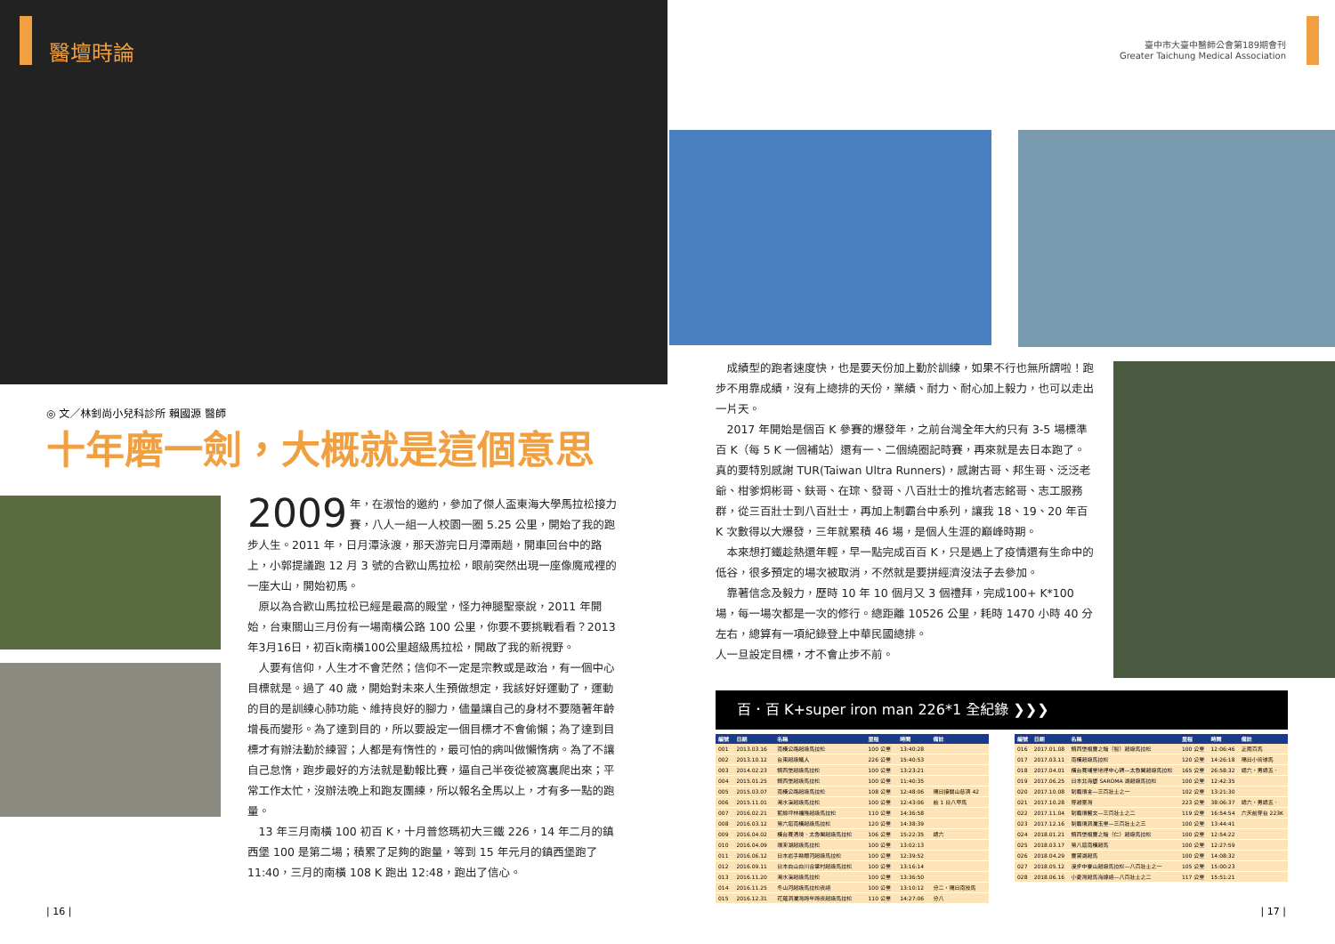醫壇時論
◎ 文／林釗尚小兒科診所 賴國源 醫師
十年磨一劍，大概就是這個意思
2009 年，在淑怡的邀約，參加了傑人盃東海大學馬拉松接力賽，八人一組一人校園一圈 5.25 公里，開始了我的跑步人生。2011 年，日月潭泳渡，那天游完日月潭兩趟，開車回台中的路上，小郭提議跑 12 月 3 號的合歡山馬拉松，眼前突然出現一座像魔戒裡的一座大山，開始初馬。
原以為合歡山馬拉松已經是最高的殿堂，怪力神腿聖豪說，2011 年開始，台東關山三月份有一場南橫公路 100 公里，你要不要挑戰看看？2013年3月16日，初百k南橫100公里超級馬拉松，開啟了我的新視野。
人要有信仰，人生才不會茫然；信仰不一定是宗教或是政治，有一個中心目標就是。過了 40 歲，開始對未來人生預做想定，我該好好運動了，運動的目的是訓練心肺功能、維持良好的腳力，儘量讓自己的身材不要隨著年齡增長而變形。為了達到目的，所以要設定一個目標才不會偷懶；為了達到目標才有辦法勤於練習；人都是有惰性的，最可怕的病叫做懶惰病。為了不讓自己怠惰，跑步最好的方法就是勤報比賽，逼自己半夜從被窩裏爬出來；平常工作太忙，沒辦法晚上和跑友團練，所以報名全馬以上，才有多一點的跑量。
13 年三月南橫 100 初百 K，十月普悠瑪初大三鐵 226，14 年二月的鎮西堡 100 是第二場；積累了足夠的跑量，等到 15 年元月的鎮西堡跑了 11:40，三月的南橫 108 K 跑出 12:48，跑出了信心。
| 16 |
臺中市大臺中醫師公會第189期會刊
Greater Taichung Medical Association
成績型的跑者速度快，也是要天份加上勤於訓練，如果不行也無所謂啦！跑步不用靠成績，沒有上總排的天份，業績、耐力、耐心加上毅力，也可以走出一片天。
2017 年開始是個百 K 參賽的爆發年，之前台灣全年大約只有 3-5 場標準百 K（每 5 K 一個補站）還有一、二個繞圈記時賽，再來就是去日本跑了。真的要特別感謝 TUR(Taiwan Ultra Runners)，感謝古哥、邦生哥、泛泛老爺、柑爹炯彬哥、鈇哥、在琮、發哥、八百壯士的推坑者志銘哥、志工服務群，從三百壯士到八百壯士，再加上制霸台中系列，讓我 18、19、20 年百 K 次數得以大爆發，三年就累積 46 場，是個人生涯的巔峰時期。
本來想打鐵趁熱還年輕，早一點完成百百 K，只是遇上了疫情還有生命中的低谷，很多預定的場次被取消，不然就是要拼經濟沒法子去參加。
靠著信念及毅力，歷時 10 年 10 個月又 3 個禮拜，完成100+ K*100 場，每一場次都是一次的修行。總距離 10526 公里，耗時 1470 小時 40 分左右，總算有一項紀錄登上中華民國總排。
人一旦設定目標，才不會止步不前。
百．百 K+super iron man 226*1 全紀錄 ❯❯❯
| 編號 | 日期 | 名稱 | 里程 | 時間 | 備註 |
| --- | --- | --- | --- | --- | --- |
| 001 | 2013.03.16 | 南橫公路超級馬拉松 | 100 公里 | 13:40:28 | |
| 002 | 2013.10.12 | 台東超級鐵人 | 226 公里 | 15:40:53 | |
| 003 | 2014.02.23 | 鎮西堡超級馬拉松 | 100 公里 | 13:23:21 | |
| 004 | 2015.01.25 | 鎮西堡超級馬拉松 | 100 公里 | 11:40:35 | |
| 005 | 2015.03.07 | 南橫公路超級馬拉松 | 108 公里 | 12:48:06 | 隔日接關山慈濟 42 |
| 006 | 2015.11.01 | 濁水溪超級馬拉松 | 100 公里 | 12:43:06 | 前 1 日八甲馬 |
| 007 | 2016.02.21 | 藍鯨坪林福隆超級馬拉松 | 110 公里 | 14:36:58 | |
| 008 | 2016.03.12 | 第六屆南橫超級馬拉松 | 120 公里 | 14:38:39 | |
| 009 | 2016.04.02 | 橫台賽清境．太魯閣超級馬拉松 | 106 公里 | 15:22:35 | 總六 |
| 010 | 2016.04.09 | 環澎湖超級馬拉松 | 100 公里 | 13:02:13 | |
| 011 | 2016.06.12 | 日本岩手縣銀河超級馬拉松 | 100 公里 | 12:39:52 | |
| 012 | 2016.09.11 | 日本白山白川合掌村超級馬拉松 | 100 公里 | 13:16:14 | |
| 013 | 2016.11.20 | 濁水溪超級馬拉松 | 100 公里 | 13:36:50 | |
| 014 | 2016.11.25 | 冬山河超級馬拉松夜組 | 100 公里 | 13:10:12 | 分二，隔日南投馬 |
| 015 | 2016.12.31 | 花蓮洄瀾灣跨年跨夜超級馬拉松 | 110 公里 | 14:27:06 | 分八 |
| 編號 | 日期 | 名稱 | 里程 | 時間 | 備註 |
| --- | --- | --- | --- | --- | --- |
| 016 | 2017.01.08 | 鎮西堡祖靈之鑰（智）超級馬拉松 | 100 公里 | 12:06:46 | 正兩百馬 |
| 017 | 2017.03.11 | 南橫超級馬拉松 | 120 公里 | 14:26:18 | 隔日小琉球馬 |
| 018 | 2017.04.01 | 橫台賽埔里地理中心碑—太魯閣超級馬拉松 | 165 公里 | 26:58:32 | 總六，男總五． |
| 019 | 2017.06.25 | 日本北海道 SAROMA 湖超級馬拉松 | 100 公里 | 12:42:35 | |
| 020 | 2017.10.08 | 制霸環金—三百壯士之一 | 102 公里 | 13:21:30 | |
| 021 | 2017.10.28 | 穿越臺灣 | 223 公里 | 38:06:37 | 總六，男總五． |
| 022 | 2017.11.04 | 制霸環醫文—三百壯士之二 | 119 公里 | 16:54:54 | 六天前穿台 223K |
| 023 | 2017.12.16 | 制霸環洄瀾玉里—三百壯士之三 | 100 公里 | 13:44:41 | |
| 024 | 2018.01.21 | 鎮西堡祖靈之鑰（仁）超級馬拉松 | 100 公里 | 12:54:22 | |
| 025 | 2018.03.17 | 第八屆南橫超馬 | 100 公里 | 12:27:59 | |
| 026 | 2018.04.29 | 靈鷲湖超馬 | 100 公里 | 14:08:32 | |
| 027 | 2018.05.12 | 漫步中寮山超級馬拉松—八百壯士之一 | 105 公里 | 15:00:23 | |
| 028 | 2018.06.16 | 小憂灣超馬海線組—八百壯士之二 | 117 公里 | 15:51:21 | |
| 17 |